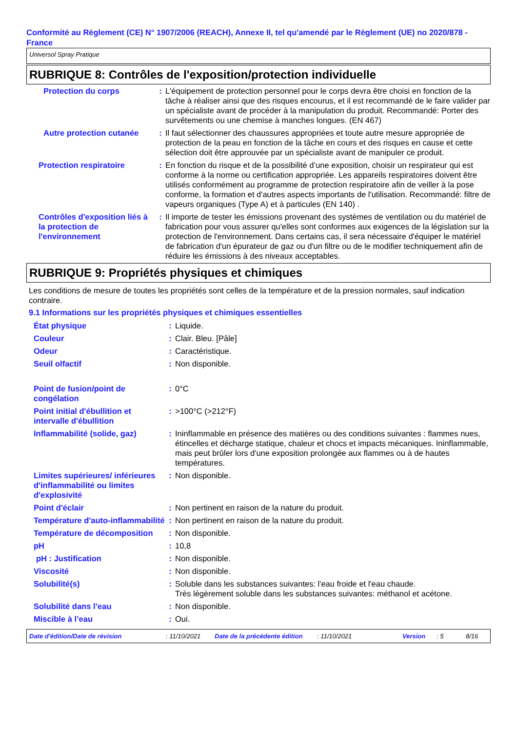Conformité au Règlement (CE) N° 1907/2006 (REACH), Annexe II, tel qu'amendé par le Règlement (UE) no 2020/878 - France
Universol Spray Pratique
RUBRIQUE 8: Contrôles de l'exposition/protection individuelle
| Protection du corps | : | L'équipement de protection personnel pour le corps devra être choisi en fonction de la tâche à réaliser ainsi que des risques encourus, et il est recommandé de le faire valider par un spécialiste avant de procéder à la manipulation du produit. Recommandé: Porter des survêtements ou une chemise à manches longues. (EN 467) |
| Autre protection cutanée | : | Il faut sélectionner des chaussures appropriées et toute autre mesure appropriée de protection de la peau en fonction de la tâche en cours et des risques en cause et cette sélection doit être approuvée par un spécialiste avant de manipuler ce produit. |
| Protection respiratoire | : | En fonction du risque et de la possibilité d’une exposition, choisir un respirateur qui est conforme à la norme ou certification appropriée. Les appareils respiratoires doivent être utilisés conformément au programme de protection respiratoire afin de veiller à la pose conforme, la formation et d'autres aspects importants de l'utilisation. Recommandé: filtre de vapeurs organiques (Type A) et à particules (EN 140) . |
| Contrôles d'exposition liés à la protection de l'environnement | : | Il importe de tester les émissions provenant des systèmes de ventilation ou du matériel de fabrication pour vous assurer qu'elles sont conformes aux exigences de la législation sur la protection de l'environnement. Dans certains cas, il sera nécessaire d'équiper le matériel de fabrication d'un épurateur de gaz ou d'un filtre ou de le modifier techniquement afin de réduire les émissions à des niveaux acceptables. |
RUBRIQUE 9: Propriétés physiques et chimiques
Les conditions de mesure de toutes les propriétés sont celles de la température et de la pression normales, sauf indication contraire.
9.1 Informations sur les propriétés physiques et chimiques essentielles
| État physique | : | Liquide. |
| Couleur | : | Clair. Bleu. [Pâle] |
| Odeur | : | Caractéristique. |
| Seuil olfactif | : | Non disponible. |
| Point de fusion/point de congélation | : | 0°C |
| Point initial d'ébullition et intervalle d'ébullition | : | >100°C (>212°F) |
| Inflammabilité (solide, gaz) | : | Ininflammable en présence des matières ou des conditions suivantes : flammes nues, étincelles et décharge statique, chaleur et chocs et impacts mécaniques. Ininflammable, mais peut brûler lors d'une exposition prolongée aux flammes ou à de hautes températures. |
| Limites supérieures/ inférieures d'inflammabilité ou limites d'explosivité | : | Non disponible. |
| Point d'éclair | : | Non pertinent en raison de la nature du produit. |
| Température d'auto-inflammabilité | : | Non pertinent en raison de la nature du produit. |
| Température de décomposition | : | Non disponible. |
| pH | : | 10,8 |
| pH : Justification | : | Non disponible. |
| Viscosité | : | Non disponible. |
| Solubilité(s) | : | Soluble dans les substances suivantes: l'eau froide et l'eau chaude. Très légèrement soluble dans les substances suivantes: méthanol et acétone. |
| Solubilité dans l’eau | : | Non disponible. |
| Miscible à l’eau | : | Oui. |
Date d'édition/Date de révision: 11/10/2021 Date de la précédente édition: 11/10/2021 Version: 5 8/16